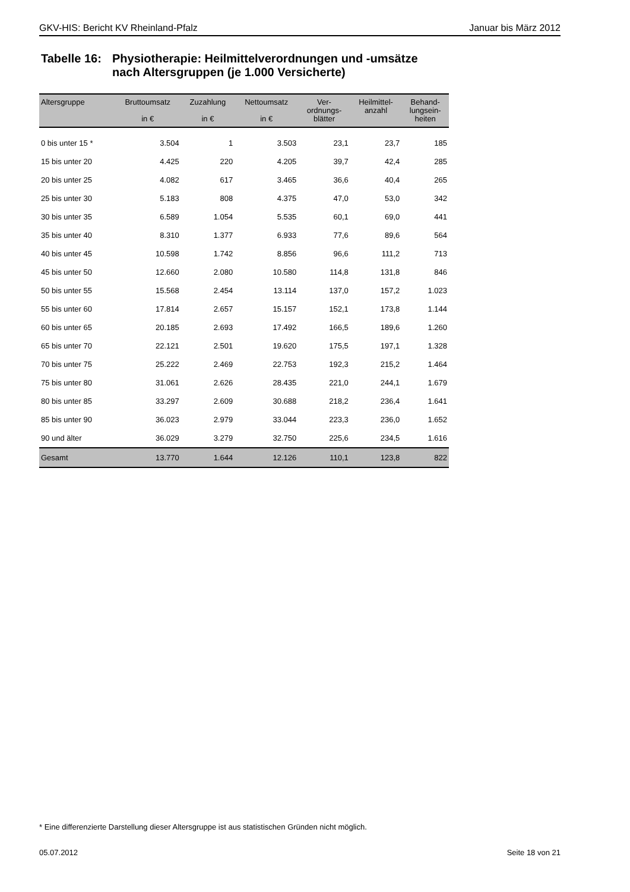GKV-HIS: Bericht KV Rheinland-Pfalz Januar bis März 2012
Tabelle 16: Physiotherapie: Heilmittelverordnungen und -umsätze
nach Altersgruppen (je 1.000 Versicherte)
| Altersgruppe | Bruttoumsatz in € | Zuzahlung in € | Nettoumsatz in € | Ver- ordnungs- blätter | Heilmittel- anzahl | Behand- lungsein- heiten |
| --- | --- | --- | --- | --- | --- | --- |
| 0 bis unter 15 * | 3.504 | 1 | 3.503 | 23,1 | 23,7 | 185 |
| 15 bis unter 20 | 4.425 | 220 | 4.205 | 39,7 | 42,4 | 285 |
| 20 bis unter 25 | 4.082 | 617 | 3.465 | 36,6 | 40,4 | 265 |
| 25 bis unter 30 | 5.183 | 808 | 4.375 | 47,0 | 53,0 | 342 |
| 30 bis unter 35 | 6.589 | 1.054 | 5.535 | 60,1 | 69,0 | 441 |
| 35 bis unter 40 | 8.310 | 1.377 | 6.933 | 77,6 | 89,6 | 564 |
| 40 bis unter 45 | 10.598 | 1.742 | 8.856 | 96,6 | 111,2 | 713 |
| 45 bis unter 50 | 12.660 | 2.080 | 10.580 | 114,8 | 131,8 | 846 |
| 50 bis unter 55 | 15.568 | 2.454 | 13.114 | 137,0 | 157,2 | 1.023 |
| 55 bis unter 60 | 17.814 | 2.657 | 15.157 | 152,1 | 173,8 | 1.144 |
| 60 bis unter 65 | 20.185 | 2.693 | 17.492 | 166,5 | 189,6 | 1.260 |
| 65 bis unter 70 | 22.121 | 2.501 | 19.620 | 175,5 | 197,1 | 1.328 |
| 70 bis unter 75 | 25.222 | 2.469 | 22.753 | 192,3 | 215,2 | 1.464 |
| 75 bis unter 80 | 31.061 | 2.626 | 28.435 | 221,0 | 244,1 | 1.679 |
| 80 bis unter 85 | 33.297 | 2.609 | 30.688 | 218,2 | 236,4 | 1.641 |
| 85 bis unter 90 | 36.023 | 2.979 | 33.044 | 223,3 | 236,0 | 1.652 |
| 90 und älter | 36.029 | 3.279 | 32.750 | 225,6 | 234,5 | 1.616 |
| Gesamt | 13.770 | 1.644 | 12.126 | 110,1 | 123,8 | 822 |
* Eine differenzierte Darstellung dieser Altersgruppe ist aus statistischen Gründen nicht möglich.
05.07.2012 Seite 18 von 21